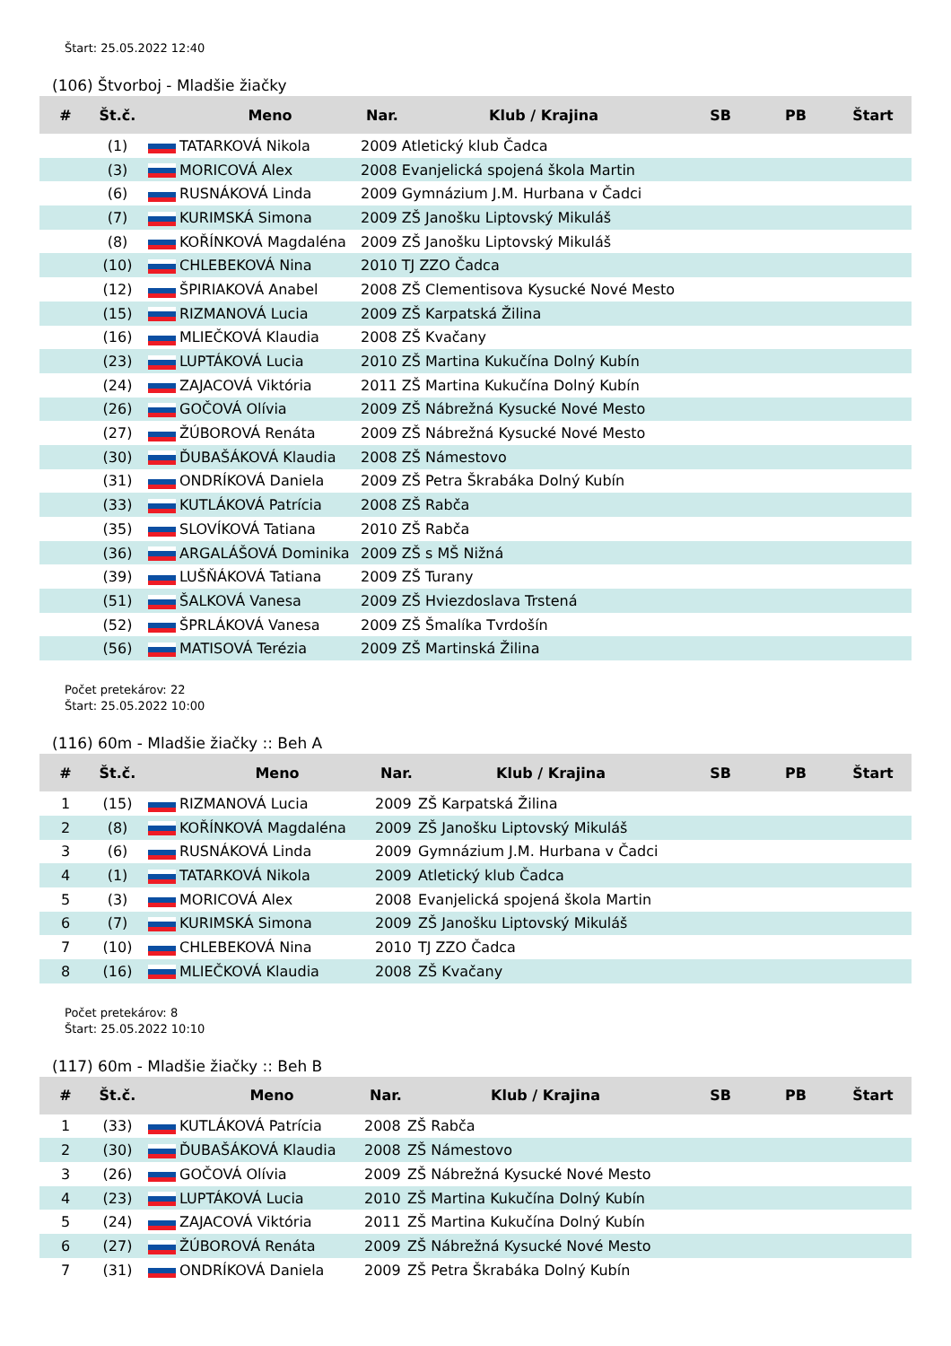Štart: 25.05.2022 12:40
(106) Štvorboj - Mladšie žiačky
| # | Št.č. | | Meno | Nar. | Klub / Krajina | SB | PB | Štart |
| --- | --- | --- | --- | --- | --- | --- | --- | --- |
| | (1) | | TATARKOVÁ Nikola | 2009 Atletický klub Čadca | | | | |
| | (3) | | MORICOVÁ Alex | 2008 Evanjelická spojená škola Martin | | | | |
| | (6) | | RUSNÁKOVÁ Linda | 2009 Gymnázium J.M. Hurbana v Čadci | | | | |
| | (7) | | KURIMSKÁ Simona | 2009 ZŠ Janošku Liptovský Mikuláš | | | | |
| | (8) | | KOŘÍNKOVÁ Magdaléna | 2009 ZŠ Janošku Liptovský Mikuláš | | | | |
| | (10) | | CHLEBEKOVÁ Nina | 2010 TJ ZZO Čadca | | | | |
| | (12) | | ŠPIRIAKOVÁ Anabel | 2008 ZŠ Clementisova Kysucké Nové Mesto | | | | |
| | (15) | | RIZMANOVÁ Lucia | 2009 ZŠ Karpatská Žilina | | | | |
| | (16) | | MLIEČKOVÁ Klaudia | 2008 ZŠ Kvačany | | | | |
| | (23) | | LUPTÁKOVÁ Lucia | 2010 ZŠ Martina Kukučína Dolný Kubín | | | | |
| | (24) | | ZAJACOVÁ Viktória | 2011 ZŠ Martina Kukučína Dolný Kubín | | | | |
| | (26) | | GOČOVÁ Olívia | 2009 ZŠ Nábrežná Kysucké Nové Mesto | | | | |
| | (27) | | ŽÚBOROVÁ Renáta | 2009 ZŠ Nábrežná Kysucké Nové Mesto | | | | |
| | (30) | | ĎUBAŠÁKOVÁ Klaudia | 2008 ZŠ Námestovo | | | | |
| | (31) | | ONDRÍKOVÁ Daniela | 2009 ZŠ Petra Škrabáka Dolný Kubín | | | | |
| | (33) | | KUTLÁKOVÁ Patrícia | 2008 ZŠ Rabča | | | | |
| | (35) | | SLOVÍKOVÁ Tatiana | 2010 ZŠ Rabča | | | | |
| | (36) | | ARGALÁŠOVÁ Dominika | 2009 ZŠ s MŠ Nižná | | | | |
| | (39) | | LUŠŇÁKOVÁ Tatiana | 2009 ZŠ Turany | | | | |
| | (51) | | ŠALKOVÁ Vanesa | 2009 ZŠ Hviezdoslava Trstená | | | | |
| | (52) | | ŠPRLÁKOVÁ Vanesa | 2009 ZŠ Šmalíka Tvrdošín | | | | |
| | (56) | | MATISOVÁ Terézia | 2009 ZŠ Martinská Žilina | | | | |
Počet pretekárov: 22
Štart: 25.05.2022 10:00
(116) 60m - Mladšie žiačky :: Beh A
| # | Št.č. | | Meno | Nar. | Klub / Krajina | SB | PB | Štart |
| --- | --- | --- | --- | --- | --- | --- | --- | --- |
| 1 | (15) | | RIZMANOVÁ Lucia | 2009 | ZŠ Karpatská Žilina | | | |
| 2 | (8) | | KOŘÍNKOVÁ Magdaléna | 2009 | ZŠ Janošku Liptovský Mikuláš | | | |
| 3 | (6) | | RUSNÁKOVÁ Linda | 2009 | Gymnázium J.M. Hurbana v Čadci | | | |
| 4 | (1) | | TATARKOVÁ Nikola | 2009 | Atletický klub Čadca | | | |
| 5 | (3) | | MORICOVÁ Alex | 2008 | Evanjelická spojená škola Martin | | | |
| 6 | (7) | | KURIMSKÁ Simona | 2009 | ZŠ Janošku Liptovský Mikuláš | | | |
| 7 | (10) | | CHLEBEKOVÁ Nina | 2010 | TJ ZZO Čadca | | | |
| 8 | (16) | | MLIEČKOVÁ Klaudia | 2008 | ZŠ Kvačany | | | |
Počet pretekárov: 8
Štart: 25.05.2022 10:10
(117) 60m - Mladšie žiačky :: Beh B
| # | Št.č. | | Meno | Nar. | Klub / Krajina | SB | PB | Štart |
| --- | --- | --- | --- | --- | --- | --- | --- | --- |
| 1 | (33) | | KUTLÁKOVÁ Patrícia | 2008 | ZŠ Rabča | | | |
| 2 | (30) | | ĎUBAŠÁKOVÁ Klaudia | 2008 | ZŠ Námestovo | | | |
| 3 | (26) | | GOČOVÁ Olívia | 2009 | ZŠ Nábrežná Kysucké Nové Mesto | | | |
| 4 | (23) | | LUPTÁKOVÁ Lucia | 2010 | ZŠ Martina Kukučína Dolný Kubín | | | |
| 5 | (24) | | ZAJACOVÁ Viktória | 2011 | ZŠ Martina Kukučína Dolný Kubín | | | |
| 6 | (27) | | ŽÚBOROVÁ Renáta | 2009 | ZŠ Nábrežná Kysucké Nové Mesto | | | |
| 7 | (31) | | ONDRÍKOVÁ Daniela | 2009 | ZŠ Petra Škrabáka Dolný Kubín | | | |